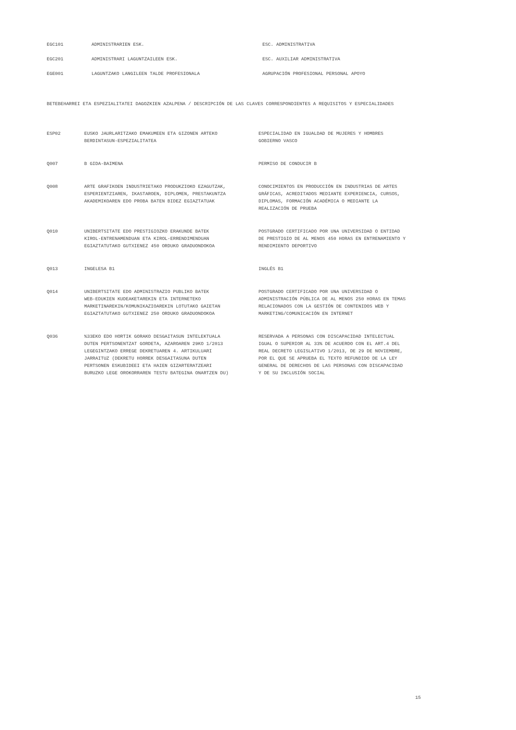| EGC101 | ADMINISTRARIEN ESK. | ESC. ADMINISTRATIVA |
| EGC201 | ADMINISTRARI LAGUNTZAILEEN ESK. | ESC. AUXILIAR ADMINISTRATIVA |
| EGE001 | LAGUNTZAKO LANGILEEN TALDE PROFESIONALA | AGRUPACIÓN PROFESIONAL PERSONAL APOYO |
BETEBEHARREI ETA ESPEZIALITATEI DAGOZKIEN AZALPENA / DESCRIPCIÓN DE LAS CLAVES CORRESPONDIENTES A REQUISITOS Y ESPECIALIDADES
| ESP02 | EUSKO JAURLARITZAKO EMAKUMEEN ETA GIZONEN ARTEKO BERDINTASUN-ESPEZIALITATEA | ESPECIALIDAD EN IGUALDAD DE MUJERES Y HOMBRES GOBIERNO VASCO |
| Q007 | B GIDA-BAIMENA | PERMISO DE CONDUCIR B |
| Q008 | ARTE GRAFIKOEN INDUSTRIETAKO PRODUKZIOKO EZAGUTZAK, ESPERIENTZIAREN, IKASTAROEN, DIPLOMEN, PRESTAKUNTZA AKADEMIKOAREN EDO PROBA BATEN BIDEZ EGIAZTATUAK | CONOCIMIENTOS EN PRODUCCIÓN EN INDUSTRIAS DE ARTES GRÁFICAS, ACREDITADOS MEDIANTE EXPERIENCIA, CURSOS, DIPLOMAS, FORMACIÓN ACADÉMICA O MEDIANTE LA REALIZACIÓN DE PRUEBA |
| Q010 | UNIBERTSITATE EDO PRESTIGIOZKO ERAKUNDE BATEK KIROL-ENTRENAMENDUAN ETA KIROL-ERRENDIMENDUAN EGIAZTATUTAKO GUTXIENEZ 450 ORDUKO GRADUONDOKOA | POSTGRADO CERTIFICADO POR UNA UNIVERSIDAD O ENTIDAD DE PRESTIGIO DE AL MENOS 450 HORAS EN ENTRENAMIENTO Y RENDIMIENTO DEPORTIVO |
| Q013 | INGELESA B1 | INGLÉS B1 |
| Q014 | UNIBERTSITATE EDO ADMINISTRAZIO PUBLIKO BATEK WEB-EDUKIEN KUDEAKETAREKIN ETA INTERNETEKO MARKETINAREKIN/KOMUNIKAZIOAREKIN LOTUTAKO GAIETAN EGIAZTATUTAKO GUTXIENEZ 250 ORDUKO GRADUONDOKOA | POSTGRADO CERTIFICADO POR UNA UNIVERSIDAD O ADMINISTRACIÓN PÚBLICA DE AL MENOS 250 HORAS EN TEMAS RELACIONADOS CON LA GESTIÓN DE CONTENIDOS WEB Y MARKETING/COMUNICACIÓN EN INTERNET |
| Q036 | %33EKO EDO HORTIK GORAKO DESGAITASUN INTELEKTUALA DUTEN PERTSONENTZAT GORDETA, AZAROAREN 29KO 1/2013 LEGEGINTZAKO ERREGE DEKRETUAREN 4. ARTIKULUARI JARRAITUZ (DEKRETU HORREK DESGAITASUNA DUTEN PERTSONEN ESKUBIDEEI ETA HAIEN GIZARTERATZEARI BURUZKO LEGE OROKORRAREN TESTU BATEGINA ONARTZEN DU) | RESERVADA A PERSONAS CON DISCAPACIDAD INTELECTUAL IGUAL O SUPERIOR AL 33% DE ACUERDO CON EL ART.4 DEL REAL DECRETO LEGISLATIVO 1/2013, DE 29 DE NOVIEMBRE, POR EL QUE SE APRUEBA EL TEXTO REFUNDIDO DE LA LEY GENERAL DE DERECHOS DE LAS PERSONAS CON DISCAPACIDAD Y DE SU INCLUSIÓN SOCIAL |
15